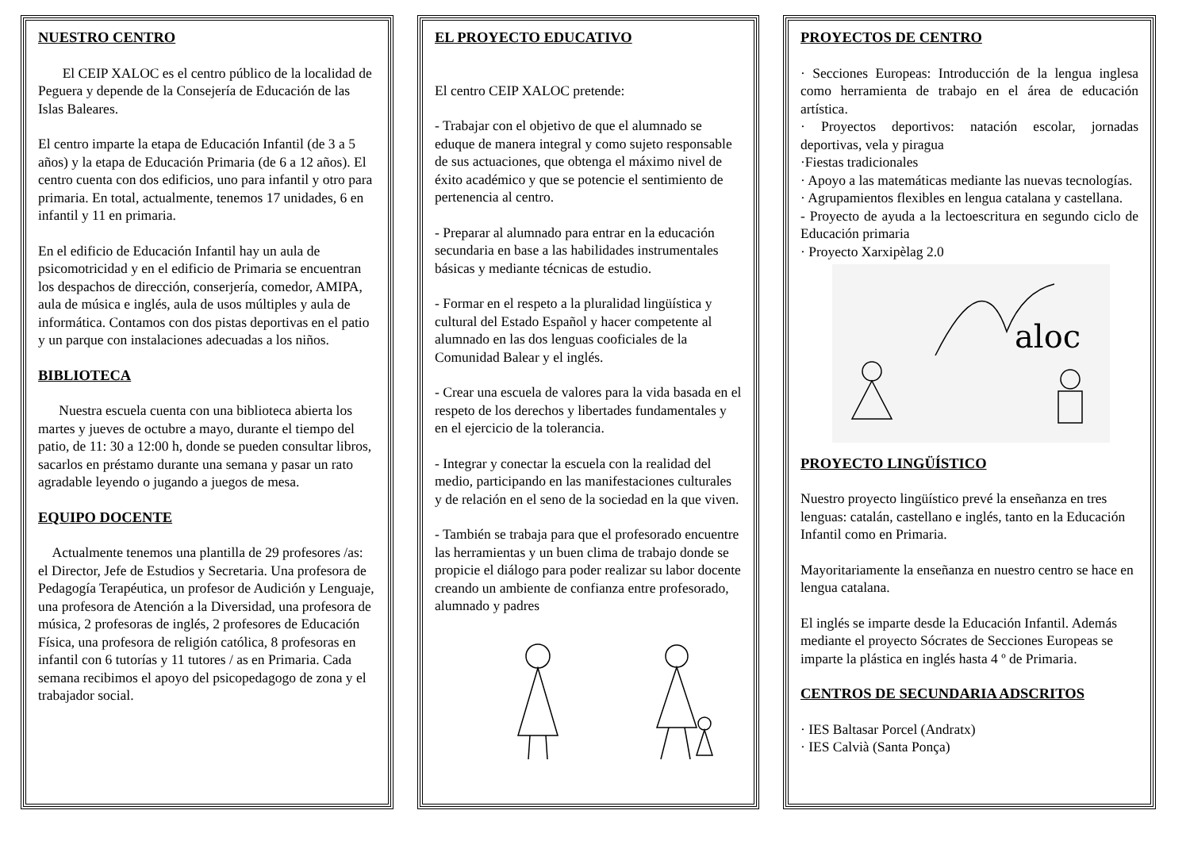NUESTRO CENTRO
El CEIP XALOC es el centro público de la localidad de Peguera y depende de la Consejería de Educación de las Islas Baleares.
El centro imparte la etapa de Educación Infantil (de 3 a 5 años) y la etapa de Educación Primaria (de 6 a 12 años). El centro cuenta con dos edificios, uno para infantil y otro para primaria. En total, actualmente, tenemos 17 unidades, 6 en infantil y 11 en primaria.
En el edificio de Educación Infantil hay un aula de psicomotricidad y en el edificio de Primaria se encuentran los despachos de dirección, conserjería, comedor, AMIPA, aula de música e inglés, aula de usos múltiples y aula de informática. Contamos con dos pistas deportivas en el patio y un parque con instalaciones adecuadas a los niños.
BIBLIOTECA
Nuestra escuela cuenta con una biblioteca abierta los martes y jueves de octubre a mayo, durante el tiempo del patio, de 11: 30 a 12:00 h, donde se pueden consultar libros, sacarlos en préstamo durante una semana y pasar un rato agradable leyendo o jugando a juegos de mesa.
EQUIPO DOCENTE
Actualmente tenemos una plantilla de 29 profesores /as: el Director, Jefe de Estudios y Secretaria. Una profesora de Pedagogía Terapéutica, un profesor de Audición y Lenguaje, una profesora de Atención a la Diversidad, una profesora de música, 2 profesoras de inglés, 2 profesores de Educación Física, una profesora de religión católica, 8 profesoras en infantil con 6 tutorías y 11 tutores / as en Primaria. Cada semana recibimos el apoyo del psicopedagogo de zona y el trabajador social.
EL PROYECTO EDUCATIVO
El centro CEIP XALOC pretende:
- Trabajar con el objetivo de que el alumnado se eduque de manera integral y como sujeto responsable de sus actuaciones, que obtenga el máximo nivel de éxito académico y que se potencie el sentimiento de pertenencia al centro.
- Preparar al alumnado para entrar en la educación secundaria en base a las habilidades instrumentales básicas y mediante técnicas de estudio.
- Formar en el respeto a la pluralidad lingüística y cultural del Estado Español y hacer competente al alumnado en las dos lenguas cooficiales de la Comunidad Balear y el inglés.
- Crear una escuela de valores para la vida basada en el respeto de los derechos y libertades fundamentales y en el ejercicio de la tolerancia.
- Integrar y conectar la escuela con la realidad del medio, participando en las manifestaciones culturales y de relación en el seno de la sociedad en la que viven.
- También se trabaja para que el profesorado encuentre las herramientas y un buen clima de trabajo donde se propicie el diálogo para poder realizar su labor docente creando un ambiente de confianza entre profesorado, alumnado y padres
PROYECTOS DE CENTRO
· Secciones Europeas: Introducción de la lengua inglesa como herramienta de trabajo en el área de educación artística.
· Proyectos deportivos: natación escolar, jornadas deportivas, vela y piragua
·Fiestas tradicionales
· Apoyo a las matemáticas mediante las nuevas tecnologías.
· Agrupamientos flexibles en lengua catalana y castellana.
- Proyecto de ayuda a la lectoescritura en segundo ciclo de Educación primaria
· Proyecto Xarxipèlag 2.0
aloc
PROYECTO LINGÜÍSTICO
Nuestro proyecto lingüístico prevé la enseñanza en tres lenguas: catalán, castellano e inglés, tanto en la Educación Infantil como en Primaria.
Mayoritariamente la enseñanza en nuestro centro se hace en lengua catalana.
El inglés se imparte desde la Educación Infantil. Además mediante el proyecto Sócrates de Secciones Europeas se imparte la plástica en inglés hasta 4 º de Primaria.
CENTROS DE SECUNDARIA ADSCRITOS
· IES Baltasar Porcel (Andratx)
· IES Calvià (Santa Ponça)